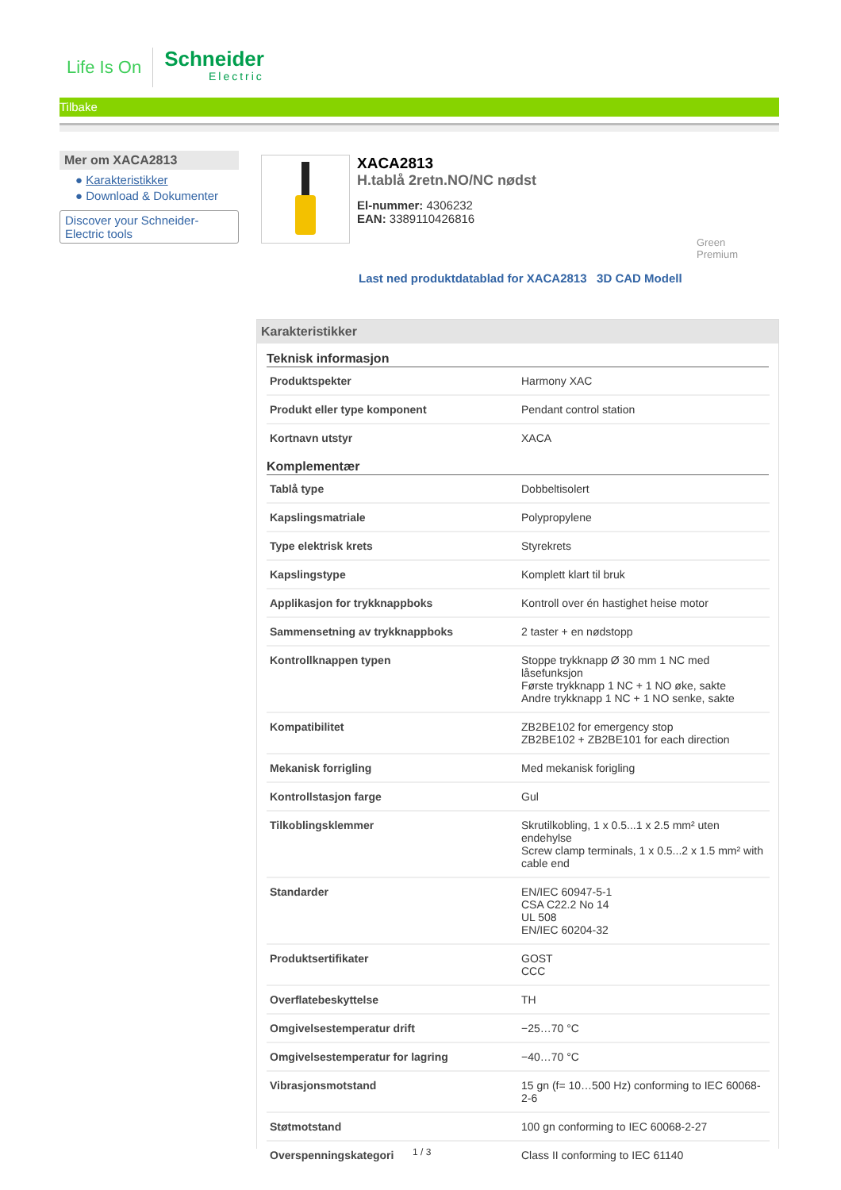Life Is On
Schneider
Electric
Tilbake
Mer om XACA2813
● Karakteristikker
● Download & Dokumenter
Discover your Schneider-Electric tools
XACA2813
H.tablå 2retn.NO/NC nødst
El-nummer: 4306232
EAN: 3389110426816
Green
Premium
Last ned produktdatablad for XACA2813 3D CAD Modell
Karakteristikker
Teknisk informasjon
| Produktspekter | Harmony XAC |
| Produkt eller type komponent | Pendant control station |
| Kortnavn utstyr | XACA |
Komplementær
| Tablå type | Dobbeltisolert |
| Kapslingsmatriale | Polypropylene |
| Type elektrisk krets | Styrekrets |
| Kapslingstype | Komplett klart til bruk |
| Applikasjon for trykknappboks | Kontroll over én hastighet heise motor |
| Sammensetning av trykknappboks | 2 taster + en nødstopp |
| Kontrollknappen typen | Stoppe trykknapp Ø 30 mm 1 NC med låsefunksjon Første trykknapp 1 NC + 1 NO øke, sakte Andre trykknapp 1 NC + 1 NO senke, sakte |
| Kompatibilitet | ZB2BE102 for emergency stop ZB2BE102 + ZB2BE101 for each direction |
| Mekanisk forrigling | Med mekanisk forigling |
| Kontrollstasjon farge | Gul |
| Tilkoblingsklemmer | Skrutilkobling, 1 x 0.5...1 x 2.5 mm² uten endehylse Screw clamp terminals, 1 x 0.5...2 x 1.5 mm² with cable end |
| Standarder | EN/IEC 60947-5-1 CSA C22.2 No 14 UL 508 EN/IEC 60204-32 |
| Produktsertifikater | GOST CCC |
| Overflatebeskyttelse | TH |
| Omgivelsestemperatur drift | −25…70 °C |
| Omgivelsestemperatur for lagring | −40…70 °C |
| Vibrasjonsmotstand | 15 gn (f= 10…500 Hz) conforming to IEC 60068-2-6 |
| Støtmotstand | 100 gn conforming to IEC 60068-2-27 |
| Overspenningskategori | Class II conforming to IEC 61140 |
1 / 3